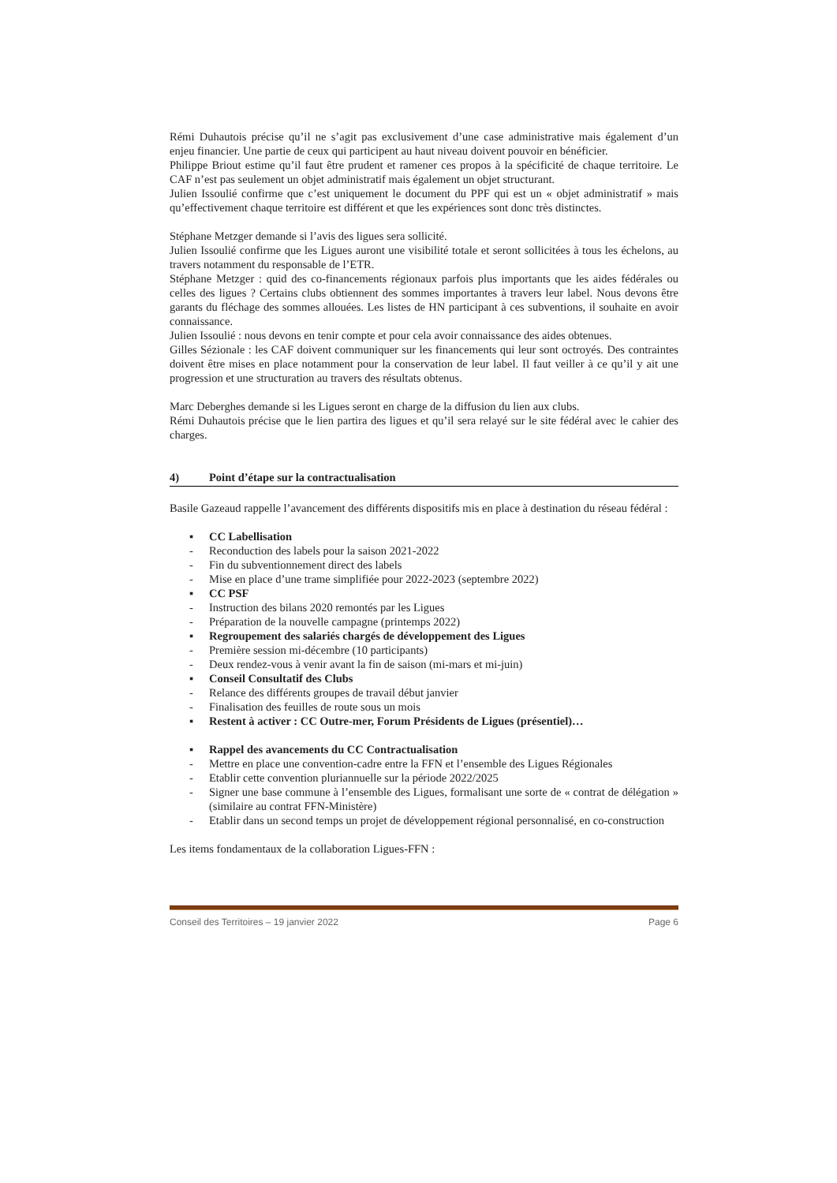Rémi Duhautois précise qu’il ne s’agit pas exclusivement d’une case administrative mais également d’un enjeu financier. Une partie de ceux qui participent au haut niveau doivent pouvoir en bénéficier.
Philippe Briout estime qu’il faut être prudent et ramener ces propos à la spécificité de chaque territoire. Le CAF n’est pas seulement un objet administratif mais également un objet structurant.
Julien Issoulié confirme que c’est uniquement le document du PPF qui est un « objet administratif » mais qu’effectivement chaque territoire est différent et que les expériences sont donc très distinctes.
Stéphane Metzger demande si l’avis des ligues sera sollicité.
Julien Issoulié confirme que les Ligues auront une visibilité totale et seront sollicitées à tous les échelons, au travers notamment du responsable de l’ETR.
Stéphane Metzger : quid des co-financements régionaux parfois plus importants que les aides fédérales ou celles des ligues ? Certains clubs obtiennent des sommes importantes à travers leur label. Nous devons être garants du fléchage des sommes allouées. Les listes de HN participant à ces subventions, il souhaite en avoir connaissance.
Julien Issoulié : nous devons en tenir compte et pour cela avoir connaissance des aides obtenues.
Gilles Sézionale : les CAF doivent communiquer sur les financements qui leur sont octroyés. Des contraintes doivent être mises en place notamment pour la conservation de leur label. Il faut veiller à ce qu’il y ait une progression et une structuration au travers des résultats obtenus.
Marc Deberghes demande si les Ligues seront en charge de la diffusion du lien aux clubs.
Rémi Duhautois précise que le lien partira des ligues et qu’il sera relayé sur le site fédéral avec le cahier des charges.
4) Point d’étape sur la contractualisation
Basile Gazeaud rappelle l’avancement des différents dispositifs mis en place à destination du réseau fédéral :
▪ CC Labellisation
- Reconduction des labels pour la saison 2021-2022
- Fin du subventionnement direct des labels
- Mise en place d’une trame simplifiée pour 2022-2023 (septembre 2022)
▪ CC PSF
- Instruction des bilans 2020 remontés par les Ligues
- Préparation de la nouvelle campagne (printemps 2022)
▪ Regroupement des salariés chargés de développement des Ligues
- Première session mi-décembre (10 participants)
- Deux rendez-vous à venir avant la fin de saison (mi-mars et mi-juin)
▪ Conseil Consultatif des Clubs
- Relance des différents groupes de travail début janvier
- Finalisation des feuilles de route sous un mois
▪ Restent à activer : CC Outre-mer, Forum Présidents de Ligues (présentiel)…
▪ Rappel des avancements du CC Contractualisation
- Mettre en place une convention-cadre entre la FFN et l’ensemble des Ligues Régionales
- Etablir cette convention pluriannuelle sur la période 2022/2025
- Signer une base commune à l’ensemble des Ligues, formalisant une sorte de « contrat de délégation » (similaire au contrat FFN-Ministère)
- Etablir dans un second temps un projet de développement régional personnalisé, en co-construction
Les items fondamentaux de la collaboration Ligues-FFN :
Conseil des Territoires – 19 janvier 2022 Page 6